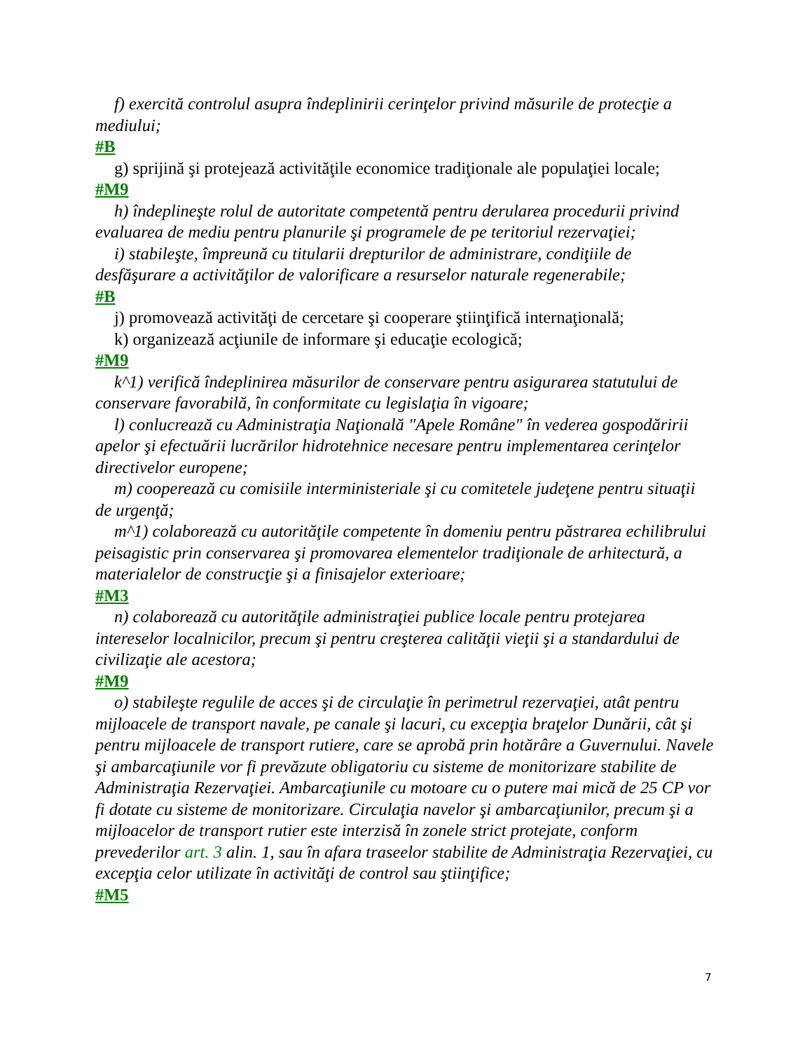f) exercită controlul asupra îndeplinirii cerinţelor privind măsurile de protecţie a mediului;
#B
g) sprijină şi protejează activităţile economice tradiţionale ale populaţiei locale;
#M9
h) îndeplineşte rolul de autoritate competentă pentru derularea procedurii privind evaluarea de mediu pentru planurile şi programele de pe teritoriul rezervaţiei;
i) stabileşte, împreună cu titularii drepturilor de administrare, condiţiile de desfăşurare a activităţilor de valorificare a resurselor naturale regenerabile;
#B
j) promovează activităţi de cercetare şi cooperare ştiinţifică internaţională;
k) organizează acţiunile de informare şi educaţie ecologică;
#M9
k^1) verifică îndeplinirea măsurilor de conservare pentru asigurarea statutului de conservare favorabilă, în conformitate cu legislaţia în vigoare;
l) conlucrează cu Administraţia Naţională "Apele Române" în vederea gospodăririi apelor şi efectuării lucrărilor hidrotehnice necesare pentru implementarea cerinţelor directivelor europene;
m) cooperează cu comisiile interministeriale şi cu comitetele judeţene pentru situaţii de urgenţă;
m^1) colaborează cu autorităţile competente în domeniu pentru păstrarea echilibrului peisagistic prin conservarea şi promovarea elementelor tradiţionale de arhitectură, a materialelor de construcţie şi a finisajelor exterioare;
#M3
n) colaborează cu autorităţile administraţiei publice locale pentru protejarea intereselor localnicilor, precum şi pentru creşterea calităţii vieţii şi a standardului de civilizaţie ale acestora;
#M9
o) stabileşte regulile de acces şi de circulaţie în perimetrul rezervaţiei, atât pentru mijloacele de transport navale, pe canale şi lacuri, cu excepţia braţelor Dunării, cât şi pentru mijloacele de transport rutiere, care se aprobă prin hotărâre a Guvernului. Navele şi ambarcaţiunile vor fi prevăzute obligatoriu cu sisteme de monitorizare stabilite de Administraţia Rezervaţiei. Ambarcaţiunile cu motoare cu o putere mai mică de 25 CP vor fi dotate cu sisteme de monitorizare. Circulaţia navelor şi ambarcaţiunilor, precum şi a mijloacelor de transport rutier este interzisă în zonele strict protejate, conform prevederilor art. 3 alin. 1, sau în afara traseelor stabilite de Administraţia Rezervaţiei, cu excepţia celor utilizate în activităţi de control sau ştiinţifice;
#M5
7